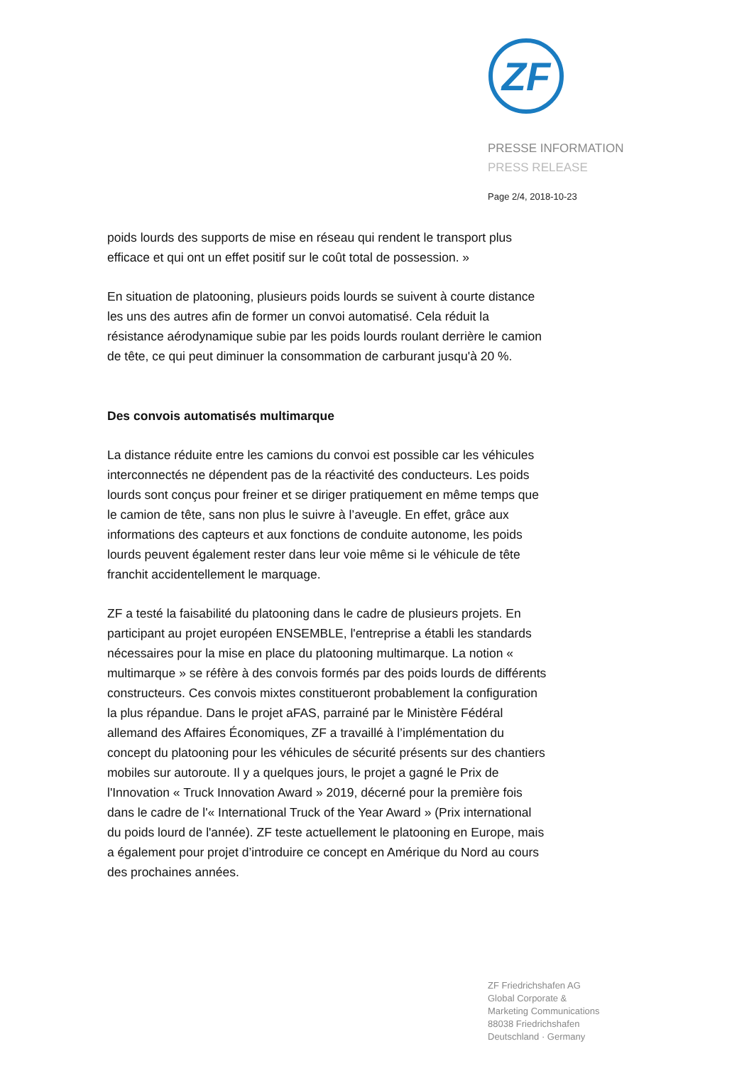ZF
PRESSE INFORMATION
PRESS RELEASE
Page 2/4, 2018-10-23
poids lourds des supports de mise en réseau qui rendent le transport plus efficace et qui ont un effet positif sur le coût total de possession. »
En situation de platooning, plusieurs poids lourds se suivent à courte distance les uns des autres afin de former un convoi automatisé. Cela réduit la résistance aérodynamique subie par les poids lourds roulant derrière le camion de tête, ce qui peut diminuer la consommation de carburant jusqu'à 20 %.
Des convois automatisés multimarque
La distance réduite entre les camions du convoi est possible car les véhicules interconnectés ne dépendent pas de la réactivité des conducteurs. Les poids lourds sont conçus pour freiner et se diriger pratiquement en même temps que le camion de tête, sans non plus le suivre à l’aveugle. En effet, grâce aux informations des capteurs et aux fonctions de conduite autonome, les poids lourds peuvent également rester dans leur voie même si le véhicule de tête franchit accidentellement le marquage.
ZF a testé la faisabilité du platooning dans le cadre de plusieurs projets. En participant au projet européen ENSEMBLE, l'entreprise a établi les standards nécessaires pour la mise en place du platooning multimarque. La notion « multimarque » se réfère à des convois formés par des poids lourds de différents constructeurs. Ces convois mixtes constitueront probablement la configuration la plus répandue. Dans le projet aFAS, parrainé par le Ministère Fédéral allemand des Affaires Économiques, ZF a travaillé à l’implémentation du concept du platooning pour les véhicules de sécurité présents sur des chantiers mobiles sur autoroute. Il y a quelques jours, le projet a gagné le Prix de l'Innovation « Truck Innovation Award » 2019, décerné pour la première fois dans le cadre de l'« International Truck of the Year Award » (Prix international du poids lourd de l'année). ZF teste actuellement le platooning en Europe, mais a également pour projet d’introduire ce concept en Amérique du Nord au cours des prochaines années.
ZF Friedrichshafen AG
Global Corporate &
Marketing Communications
88038 Friedrichshafen
Deutschland · Germany